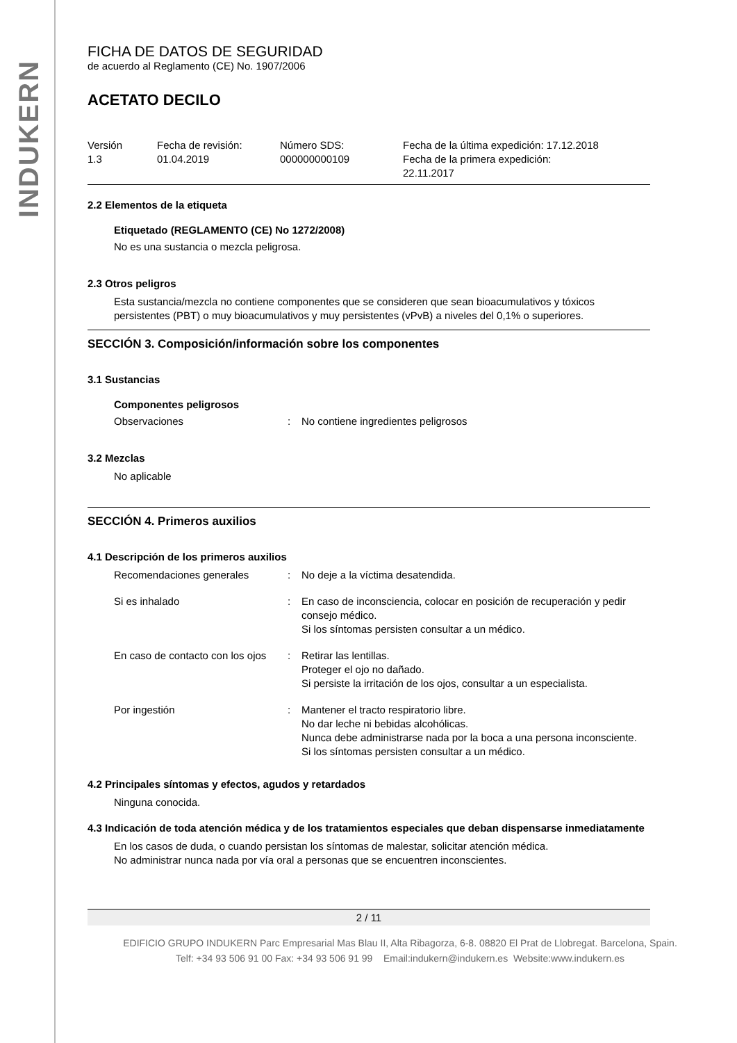INDUKERN
FICHA DE DATOS DE SEGURIDAD
de acuerdo al Reglamento (CE) No. 1907/2006
ACETATO DECILO
Versión
1.3
Fecha de revisión:
01.04.2019
Número SDS:
000000000109
Fecha de la última expedición: 17.12.2018
Fecha de la primera expedición:
22.11.2017
2.2 Elementos de la etiqueta
Etiquetado (REGLAMENTO (CE) No 1272/2008)
No es una sustancia o mezcla peligrosa.
2.3 Otros peligros
Esta sustancia/mezcla no contiene componentes que se consideren que sean bioacumulativos y tóxicos persistentes (PBT) o muy bioacumulativos y muy persistentes (vPvB) a niveles del 0,1% o superiores.
SECCIÓN 3. Composición/información sobre los componentes
3.1 Sustancias
Componentes peligrosos
Observaciones : No contiene ingredientes peligrosos
3.2 Mezclas
No aplicable
SECCIÓN 4. Primeros auxilios
4.1 Descripción de los primeros auxilios
Recomendaciones generales : No deje a la víctima desatendida.
Si es inhalado : En caso de inconsciencia, colocar en posición de recuperación y pedir consejo médico.
Si los síntomas persisten consultar a un médico.
En caso de contacto con los ojos
: Retirar las lentillas.
Proteger el ojo no dañado.
Si persiste la irritación de los ojos, consultar a un especialista.
Por ingestión : Mantener el tracto respiratorio libre.
No dar leche ni bebidas alcohólicas.
Nunca debe administrarse nada por la boca a una persona inconsciente.
Si los síntomas persisten consultar a un médico.
4.2 Principales síntomas y efectos, agudos y retardados
Ninguna conocida.
4.3 Indicación de toda atención médica y de los tratamientos especiales que deban dispensarse inmediatamente
En los casos de duda, o cuando persistan los síntomas de malestar, solicitar atención médica.
No administrar nunca nada por vía oral a personas que se encuentren inconscientes.
2 / 11
EDIFICIO GRUPO INDUKERN Parc Empresarial Mas Blau II, Alta Ribagorza, 6-8. 08820 El Prat de Llobregat. Barcelona, Spain.
Telf: +34 93 506 91 00 Fax: +34 93 506 91 99 Email:indukern@indukern.es Website:www.indukern.es